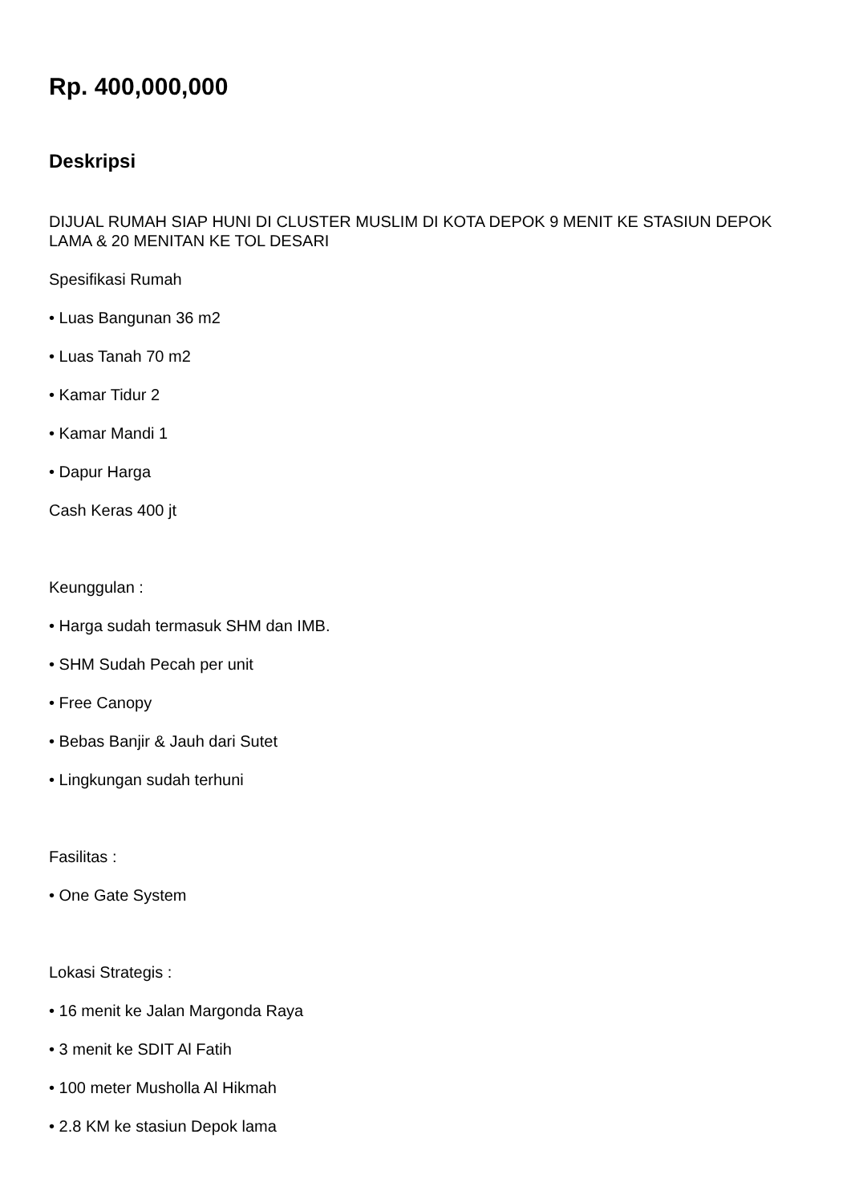Rp. 400,000,000
Deskripsi
DIJUAL RUMAH SIAP HUNI DI CLUSTER MUSLIM DI KOTA DEPOK 9 MENIT KE STASIUN DEPOK LAMA & 20 MENITAN KE TOL DESARI
Spesifikasi Rumah
• Luas Bangunan 36 m2
• Luas Tanah 70 m2
• Kamar Tidur 2
• Kamar Mandi 1
• Dapur Harga
Cash Keras 400 jt
Keunggulan :
• Harga sudah termasuk SHM dan IMB.
• SHM Sudah Pecah per unit
• Free Canopy
• Bebas Banjir & Jauh dari Sutet
• Lingkungan sudah terhuni
Fasilitas :
• One Gate System
Lokasi Strategis :
• 16 menit ke Jalan Margonda Raya
• 3 menit ke SDIT Al Fatih
• 100 meter Musholla Al Hikmah
• 2.8 KM ke stasiun Depok lama